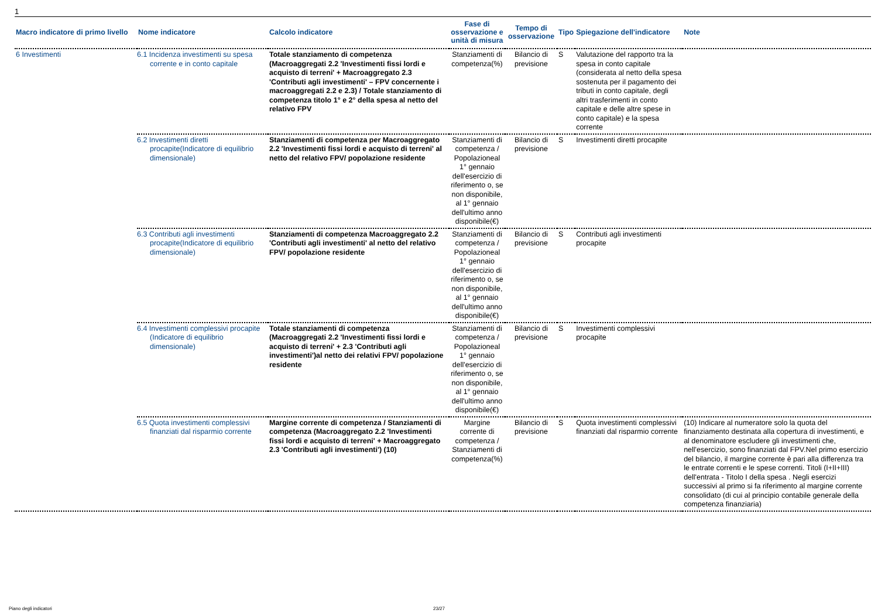1
| Macro indicatore di primo livello | Nome indicatore | Calcolo indicatore | Fase di osservazione e unità di misura | Tempo di osservazione | Tipo | Spiegazione dell'indicatore | Note |
| --- | --- | --- | --- | --- | --- | --- | --- |
| 6 Investimenti | 6.1 Incidenza investimenti su spesa corrente e in conto capitale | Totale stanziamento di competenza (Macroaggregati 2.2 'Investimenti fissi lordi e acquisto di terreni' + Macroaggregato 2.3 'Contributi agli investimenti' – FPV concernente i macroaggregati 2.2 e 2.3) / Totale stanziamento di competenza titolo 1° e 2° della spesa al netto del relativo FPV | Stanziamenti di competenza(%) | Bilancio di previsione | S | Valutazione del rapporto tra la spesa in conto capitale (considerata al netto della spesa sostenuta per il pagamento dei tributi in conto capitale, degli altri trasferimenti in conto capitale e delle altre spese in conto capitale) e la spesa corrente | |
| | 6.2 Investimenti diretti procapite(Indicatore di equilibrio dimensionale) | Stanziamenti di competenza per Macroaggregato 2.2 'Investimenti fissi lordi e acquisto di terreni' al netto del relativo FPV/ popolazione residente | Stanziamenti di competenza / Popolazioneal 1° gennaio dell'esercizio di riferimento o, se non disponibile, al 1° gennaio dell'ultimo anno disponibile(€) | Bilancio di previsione | S | Investimenti diretti procapite | |
| | 6.3 Contributi agli investimenti procapite(Indicatore di equilibrio dimensionale) | Stanziamenti di competenza Macroaggregato 2.2 'Contributi agli investimenti' al netto del relativo FPV/ popolazione residente | Stanziamenti di competenza / Popolazioneal 1° gennaio dell'esercizio di riferimento o, se non disponibile, al 1° gennaio dell'ultimo anno disponibile(€) | Bilancio di previsione | S | Contributi agli investimenti procapite | |
| | 6.4 Investimenti complessivi procapite (Indicatore di equilibrio dimensionale) | Totale stanziamenti di competenza (Macroaggregati 2.2 'Investimenti fissi lordi e acquisto di terreni' + 2.3 'Contributi agli investimenti')al netto dei relativi FPV/ popolazione residente | Stanziamenti di competenza / Popolazioneal 1° gennaio dell'esercizio di riferimento o, se non disponibile, al 1° gennaio dell'ultimo anno disponibile(€) | Bilancio di previsione | S | Investimenti complessivi procapite | |
| | 6.5 Quota investimenti complessivi finanziati dal risparmio corrente | Margine corrente di competenza / Stanziamenti di competenza (Macroaggregato 2.2 'Investimenti fissi lordi e acquisto di terreni' + Macroaggregato 2.3 'Contributi agli investimenti') (10) | Margine corrente di competenza / Stanziamenti di competenza(%) | Bilancio di previsione | S | Quota investimenti complessivi finanziati dal risparmio corrente | (10) Indicare al numeratore solo la quota del finanziamento destinata alla copertura di investimenti, e al denominatore escludere gli investimenti che, nell'esercizio, sono finanziati dal FPV.Nel primo esercizio del bilancio, il margine corrente è pari alla differenza tra le entrate correnti e le spese correnti. Titoli (I+II+III) dell'entrata - Titolo I della spesa . Negli esercizi successivi al primo si fa riferimento al margine corrente consolidato (di cui al principio contabile generale della competenza finanziaria) |
Piano degli indicatori 23/27